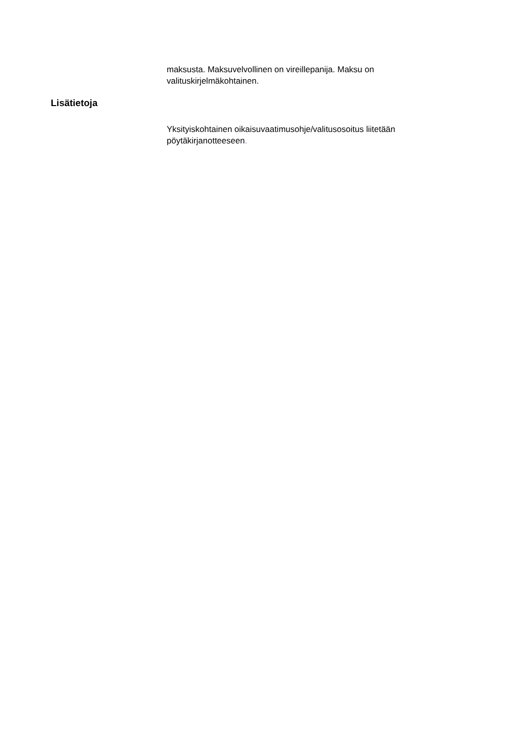maksusta. Maksuvelvollinen on vireillepanija. Maksu on valituskirjelmäkohtainen.
Lisätietoja
Yksityiskohtainen oikaisuvaatimusohje/valitusosoitus liitetään pöytäkirjanotteeseen.